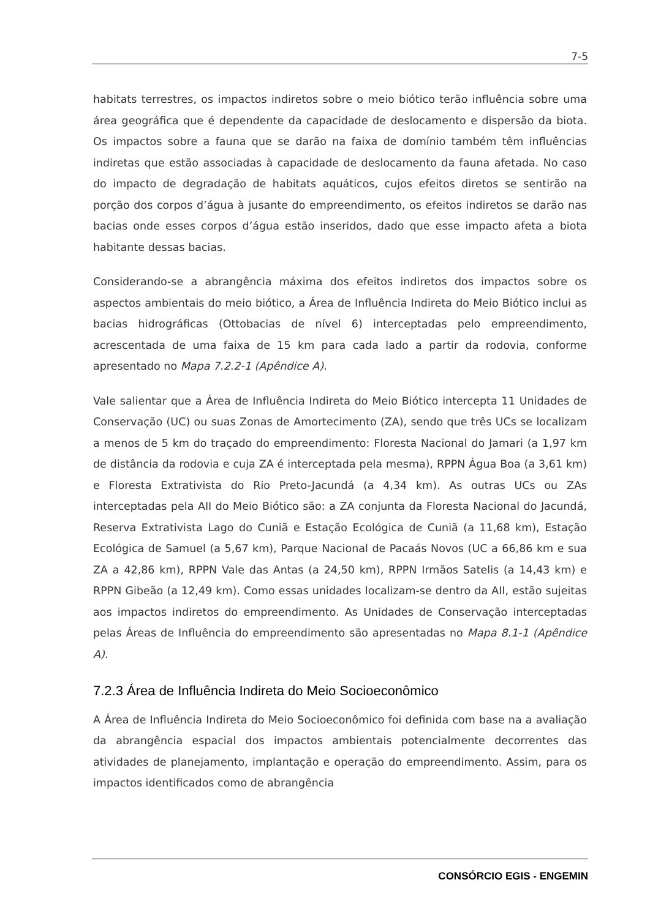7-5
habitats terrestres, os impactos indiretos sobre o meio biótico terão influência sobre uma área geográfica que é dependente da capacidade de deslocamento e dispersão da biota. Os impactos sobre a fauna que se darão na faixa de domínio também têm influências indiretas que estão associadas à capacidade de deslocamento da fauna afetada. No caso do impacto de degradação de habitats aquáticos, cujos efeitos diretos se sentirão na porção dos corpos d’água à jusante do empreendimento, os efeitos indiretos se darão nas bacias onde esses corpos d’água estão inseridos, dado que esse impacto afeta a biota habitante dessas bacias.
Considerando-se a abrangência máxima dos efeitos indiretos dos impactos sobre os aspectos ambientais do meio biótico, a Área de Influência Indireta do Meio Biótico inclui as bacias hidrográficas (Ottobacias de nível 6) interceptadas pelo empreendimento, acrescentada de uma faixa de 15 km para cada lado a partir da rodovia, conforme apresentado no Mapa 7.2.2-1 (Apêndice A).
Vale salientar que a Área de Influência Indireta do Meio Biótico intercepta 11 Unidades de Conservação (UC) ou suas Zonas de Amortecimento (ZA), sendo que três UCs se localizam a menos de 5 km do traçado do empreendimento: Floresta Nacional do Jamari (a 1,97 km de distância da rodovia e cuja ZA é interceptada pela mesma), RPPN Água Boa (a 3,61 km) e Floresta Extrativista do Rio Preto-Jacundá (a 4,34 km). As outras UCs ou ZAs interceptadas pela AII do Meio Biótico são: a ZA conjunta da Floresta Nacional do Jacundá, Reserva Extrativista Lago do Cuniã e Estação Ecológica de Cuniã (a 11,68 km), Estação Ecológica de Samuel (a 5,67 km), Parque Nacional de Pacaás Novos (UC a 66,86 km e sua ZA a 42,86 km), RPPN Vale das Antas (a 24,50 km), RPPN Irmãos Satelis (a 14,43 km) e RPPN Gibeão (a 12,49 km). Como essas unidades localizam-se dentro da AII, estão sujeitas aos impactos indiretos do empreendimento. As Unidades de Conservação interceptadas pelas Áreas de Influência do empreendimento são apresentadas no Mapa 8.1-1 (Apêndice A).
7.2.3 Área de Influência Indireta do Meio Socioeconômico
A Área de Influência Indireta do Meio Socioeconômico foi definida com base na a avaliação da abrangência espacial dos impactos ambientais potencialmente decorrentes das atividades de planejamento, implantação e operação do empreendimento. Assim, para os impactos identificados como de abrangência
CONSÓRCIO EGIS - ENGEMIN